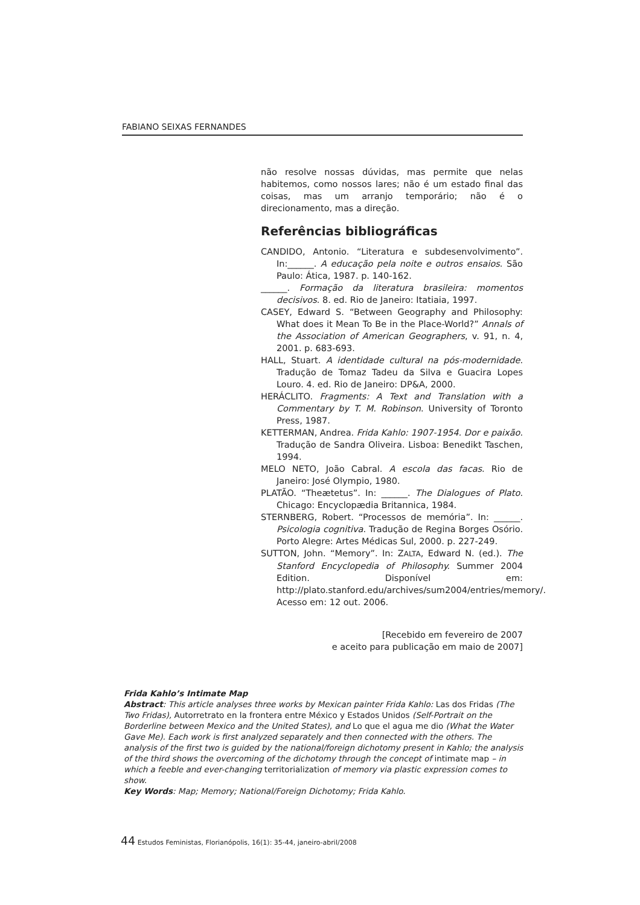FABIANO SEIXAS FERNANDES
não resolve nossas dúvidas, mas permite que nelas habitemos, como nossos lares; não é um estado final das coisas, mas um arranjo temporário; não é o direcionamento, mas a direção.
Referências bibliográficas
CANDIDO, Antonio. “Literatura e subdesenvolvimento”. In:______. A educação pela noite e outros ensaios. São Paulo: Ática, 1987. p. 140-162.
______. Formação da literatura brasileira: momentos decisivos. 8. ed. Rio de Janeiro: Itatiaia, 1997.
CASEY, Edward S. “Between Geography and Philosophy: What does it Mean To Be in the Place-World?” Annals of the Association of American Geographers, v. 91, n. 4, 2001. p. 683-693.
HALL, Stuart. A identidade cultural na pós-modernidade. Tradução de Tomaz Tadeu da Silva e Guacira Lopes Louro. 4. ed. Rio de Janeiro: DP&A, 2000.
HERÁCLITO. Fragments: A Text and Translation with a Commentary by T. M. Robinson. University of Toronto Press, 1987.
KETTERMAN, Andrea. Frida Kahlo: 1907-1954. Dor e paixão. Tradução de Sandra Oliveira. Lisboa: Benedikt Taschen, 1994.
MELO NETO, João Cabral. A escola das facas. Rio de Janeiro: José Olympio, 1980.
PLATÃO. “Theætetus”. In: ______. The Dialogues of Plato. Chicago: Encyclopædia Britannica, 1984.
STERNBERG, Robert. “Processos de memória”. In: ______. Psicologia cognitiva. Tradução de Regina Borges Osório. Porto Alegre: Artes Médicas Sul, 2000. p. 227-249.
SUTTON, John. “Memory”. In: ZALTA, Edward N. (ed.). The Stanford Encyclopedia of Philosophy. Summer 2004 Edition. Disponível em: http://plato.stanford.edu/archives/sum2004/entries/memory/. Acesso em: 12 out. 2006.
[Recebido em fevereiro de 2007
e aceito para publicação em maio de 2007]
Frida Kahlo’s Intimate Map
Abstract: This article analyses three works by Mexican painter Frida Kahlo: Las dos Fridas (The Two Fridas), Autorretrato en la frontera entre México y Estados Unidos (Self-Portrait on the Borderline between Mexico and the United States), and Lo que el agua me dio (What the Water Gave Me). Each work is first analyzed separately and then connected with the others. The analysis of the first two is guided by the national/foreign dichotomy present in Kahlo; the analysis of the third shows the overcoming of the dichotomy through the concept of intimate map – in which a feeble and ever-changing territorialization of memory via plastic expression comes to show.
Key Words: Map; Memory; National/Foreign Dichotomy; Frida Kahlo.
44 Estudos Feministas, Florianópolis, 16(1): 35-44, janeiro-abril/2008